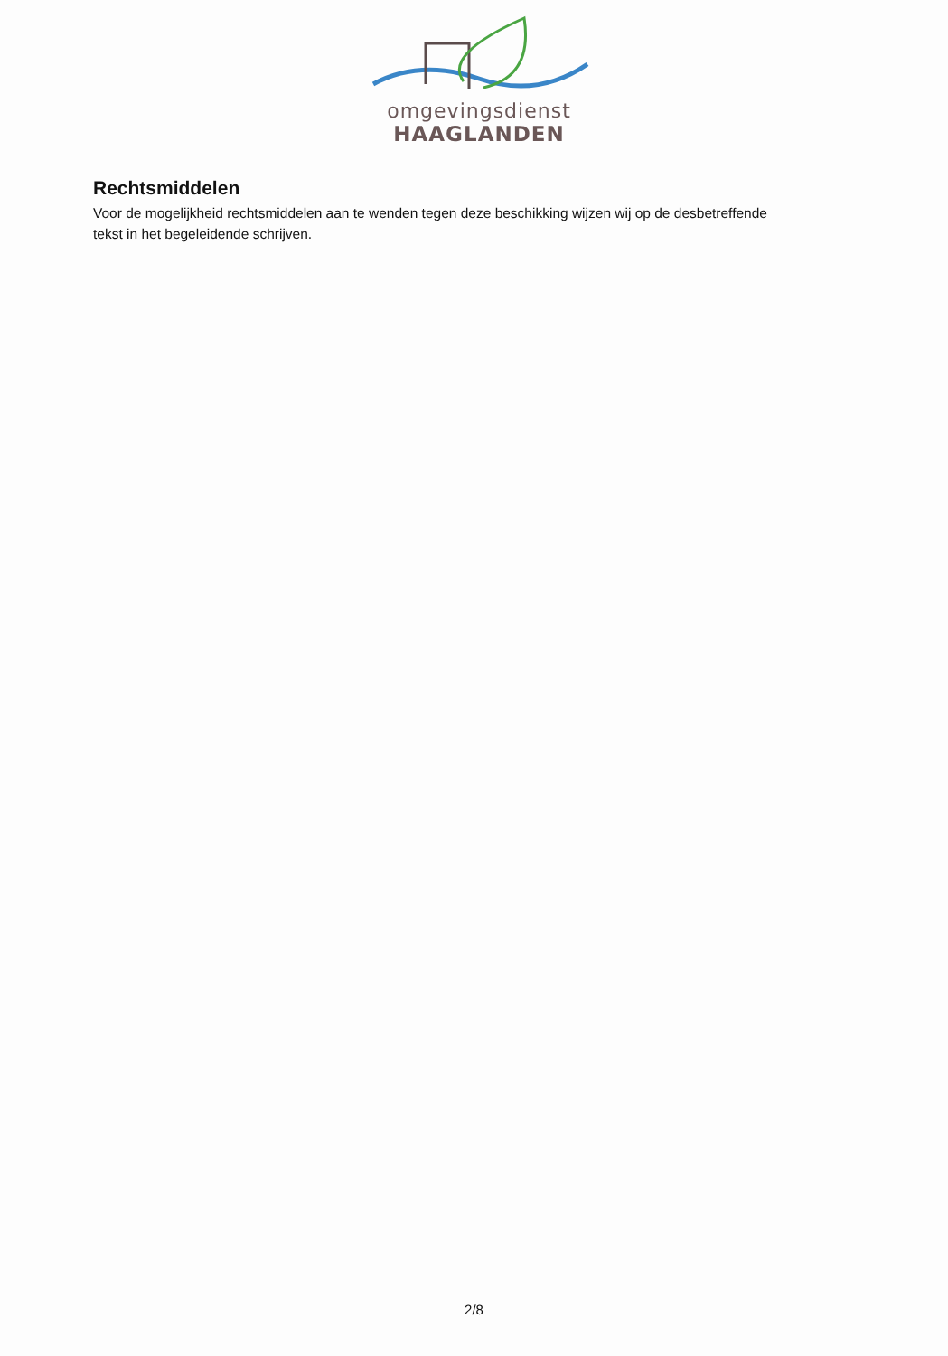omgevingsdienst
HAAGLANDEN
Rechtsmiddelen
Voor de mogelijkheid rechtsmiddelen aan te wenden tegen deze beschikking wijzen wij op de desbetreffende tekst in het begeleidende schrijven.
2/8